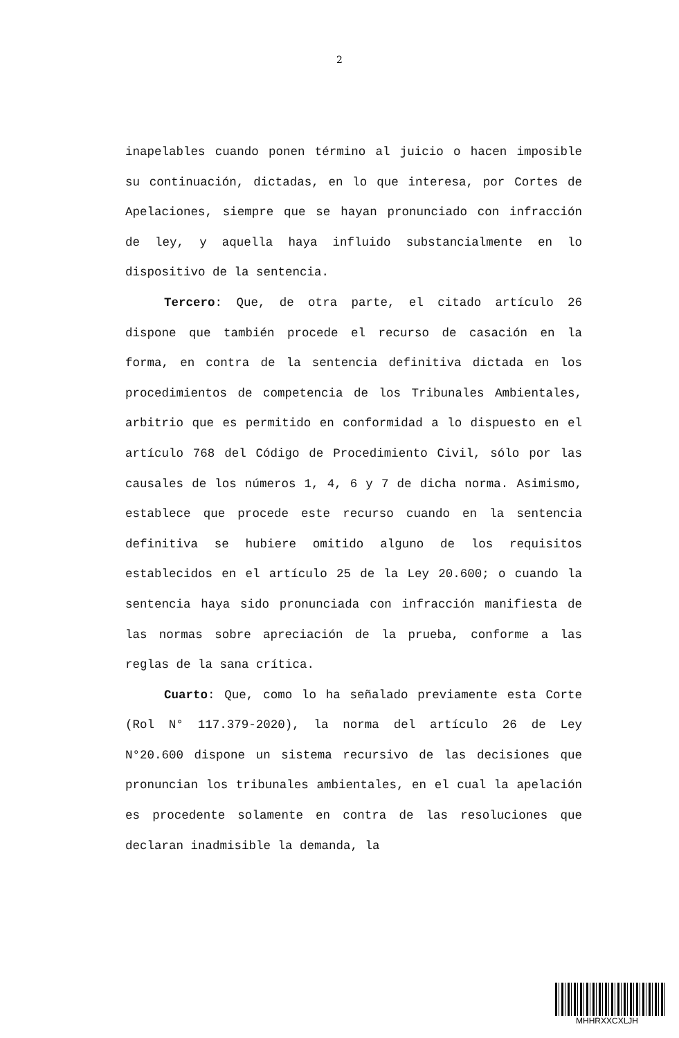2
inapelables cuando ponen término al juicio o hacen imposible su continuación, dictadas, en lo que interesa, por Cortes de Apelaciones, siempre que se hayan pronunciado con infracción de ley, y aquella haya influido substancialmente en lo dispositivo de la sentencia.
Tercero: Que, de otra parte, el citado artículo 26 dispone que también procede el recurso de casación en la forma, en contra de la sentencia definitiva dictada en los procedimientos de competencia de los Tribunales Ambientales, arbitrio que es permitido en conformidad a lo dispuesto en el artículo 768 del Código de Procedimiento Civil, sólo por las causales de los números 1, 4, 6 y 7 de dicha norma. Asimismo, establece que procede este recurso cuando en la sentencia definitiva se hubiere omitido alguno de los requisitos establecidos en el artículo 25 de la Ley 20.600; o cuando la sentencia haya sido pronunciada con infracción manifiesta de las normas sobre apreciación de la prueba, conforme a las reglas de la sana crítica.
Cuarto: Que, como lo ha señalado previamente esta Corte (Rol N° 117.379-2020), la norma del artículo 26 de Ley N°20.600 dispone un sistema recursivo de las decisiones que pronuncian los tribunales ambientales, en el cual la apelación es procedente solamente en contra de las resoluciones que declaran inadmisible la demanda, la
MHHRXXCXLJH